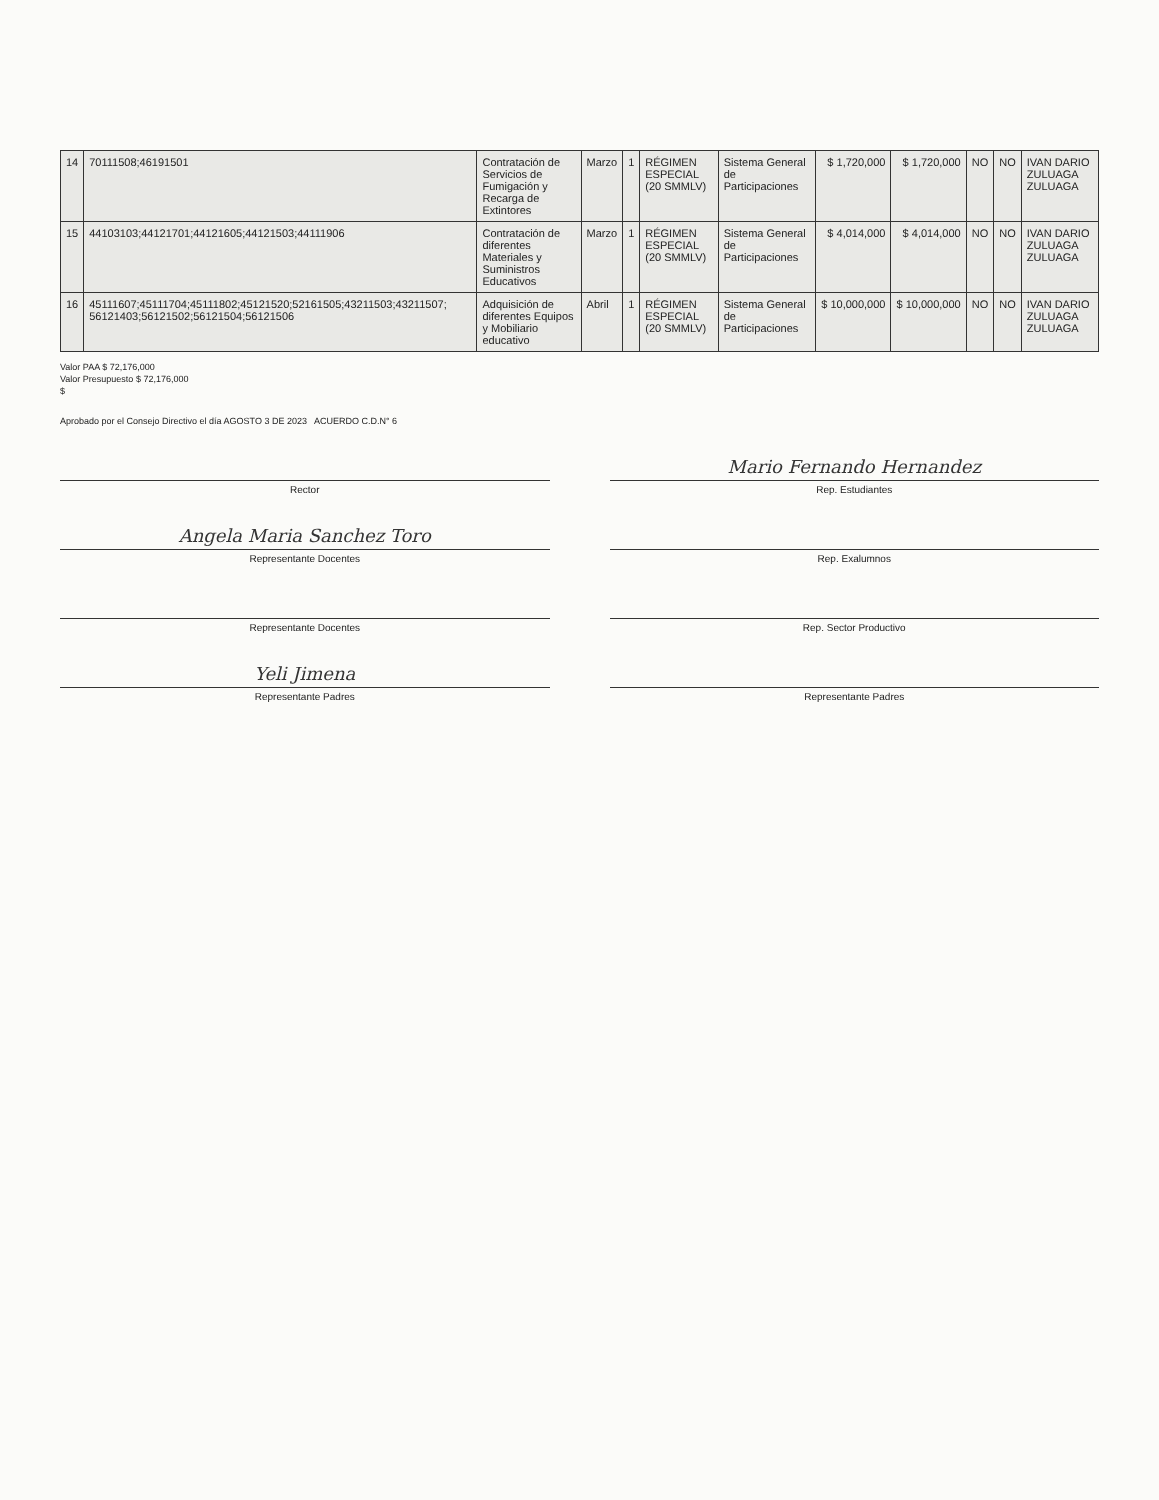| 14 | 70111508;46191501 | Contratación de Servicios de Fumigación y Recarga de Extintores | Marzo | 1 | RÉGIMEN ESPECIAL (20 SMMLV) | Sistema General de Participaciones | $ 1,720,000 | $ 1,720,000 | NO | NO | IVAN DARIO ZULUAGA ZULUAGA |
| 15 | 44103103;44121701;44121605;44121503;44111906 | Contratación de diferentes Materiales y Suministros Educativos | Marzo | 1 | RÉGIMEN ESPECIAL (20 SMMLV) | Sistema General de Participaciones | $ 4,014,000 | $ 4,014,000 | NO | NO | IVAN DARIO ZULUAGA ZULUAGA |
| 16 | 45111607;45111704;45111802;45121520;52161505;43211503;43211507; 56121403;56121502;56121504;56121506 | Adquisición de diferentes Equipos y Mobiliario educativo | Abril | 1 | RÉGIMEN ESPECIAL (20 SMMLV) | Sistema General de Participaciones | $ 10,000,000 | $ 10,000,000 | NO | NO | IVAN DARIO ZULUAGA ZULUAGA |
Valor PAA $ 72,176,000
Valor Presupuesto $ 72,176,000
$
Aprobado por el Consejo Directivo el día AGOSTO 3 DE 2023 ACUERDO C.D.N° 6
Rector
Mario Fernando Hernandez
Rep. Estudiantes
Angela Maria Sanchez Toro
Representante Docentes
Rep. Exalumnos
Representante Docentes
Rep. Sector Productivo
Yeli Jimena
Representante Padres
Representante Padres